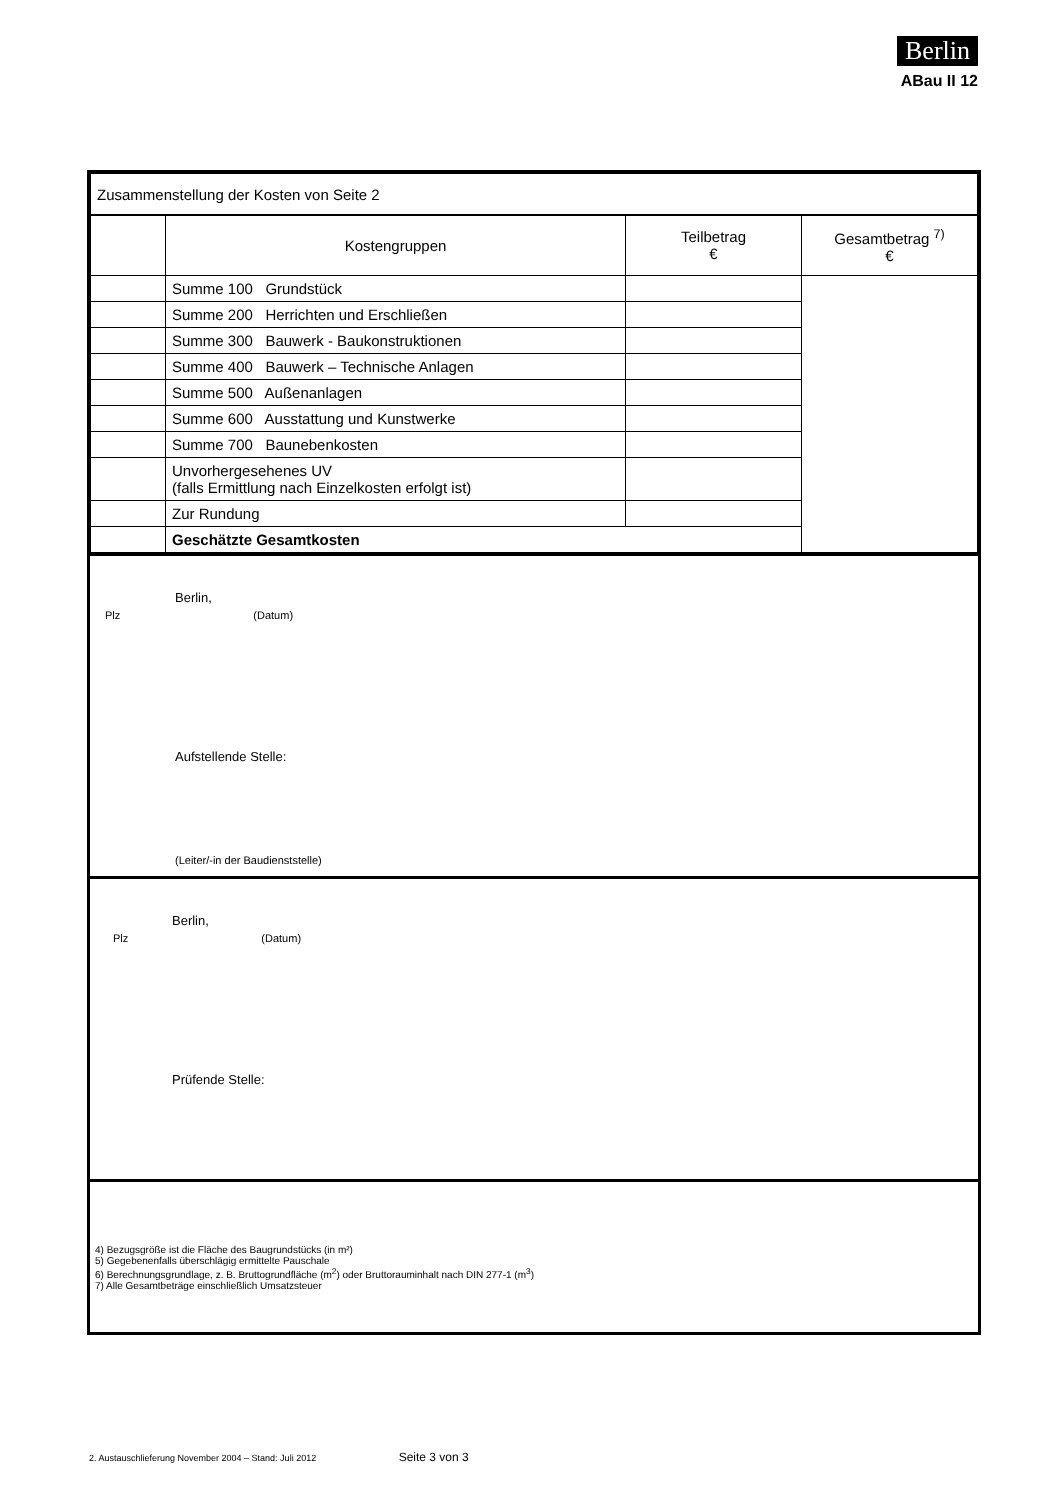Berlin
ABau II 12
| Zusammenstellung der Kosten von Seite 2 | | | |
| | Kostengruppen | Teilbetrag € | Gesamtbetrag <sup>7)</sup> € |
| | Summe 100 Grundstück | | |
| | Summe 200 Herrichten und Erschließen | | |
| | Summe 300 Bauwerk - Baukonstruktionen | | |
| | Summe 400 Bauwerk – Technische Anlagen | | |
| | Summe 500 Außenanlagen | | |
| | Summe 600 Ausstattung und Kunstwerke | | |
| | Summe 700 Baunebenkosten | | |
| | Unvorhergesehenes UV (falls Ermittlung nach Einzelkosten erfolgt ist) | | |
| | Zur Rundung | | |
| | Geschätzte Gesamtkosten | | |
Berlin,
Plz (Datum)
Aufstellende Stelle:
(Leiter/-in der Baudienststelle)
Berlin,
Plz (Datum)
Prüfende Stelle:
4) Bezugsgröße ist die Fläche des Baugrundstücks (in m²)
5) Gegebenenfalls überschlägig ermittelte Pauschale
6) Berechnungsgrundlage, z. B. Bruttogrundfläche (m<sup>2</sup>) oder Bruttorauminhalt nach DIN 277-1 (m<sup>3</sup>)
7) Alle Gesamtbeträge einschließlich Umsatzsteuer
2. Austauschlieferung November 2004 – Stand: Juli 2012 Seite 3 von 3